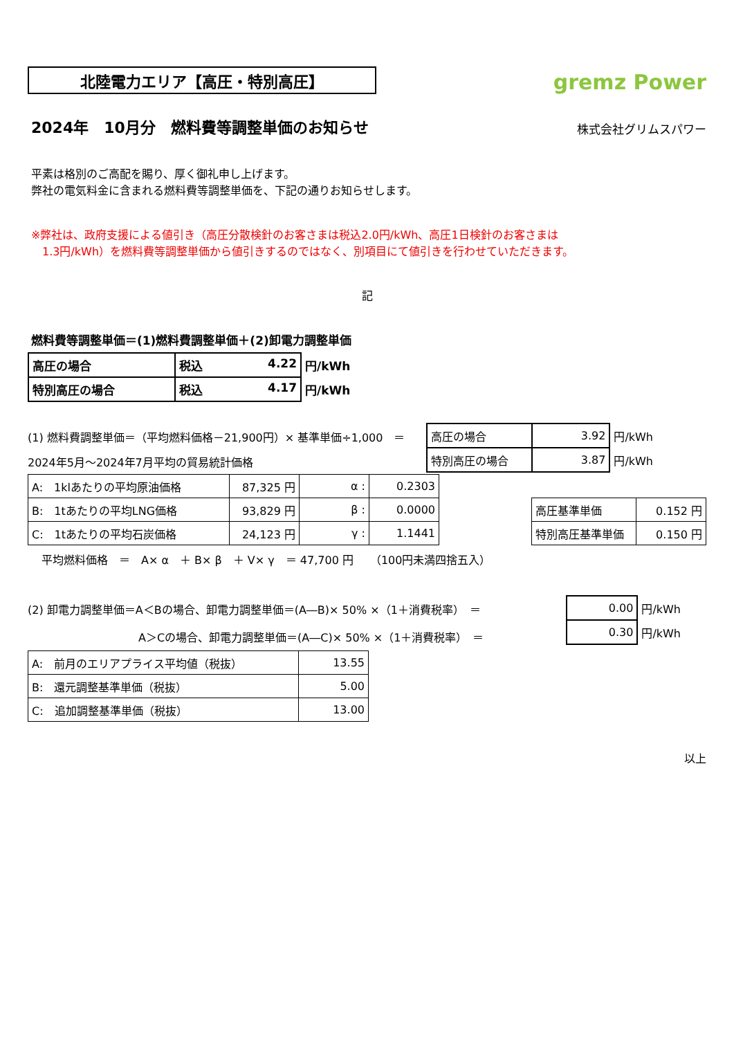北陸電力エリア【高圧・特別高圧】
gremz Power
2024年　10月分　燃料費等調整単価のお知らせ
株式会社グリムスパワー
平素は格別のご高配を賜り、厚く御礼申し上げます。
弊社の電気料金に含まれる燃料費等調整単価を、下記の通りお知らせします。
※弊社は、政府支援による値引き（高圧分散検針のお客さまは税込2.0円/kWh、高圧1日検針のお客さまは
　1.3円/kWh）を燃料費等調整単価から値引きするのではなく、別項目にて値引きを行わせていただきます。
記
燃料費等調整単価＝(1)燃料費調整単価＋(2)卸電力調整単価
| 高圧の場合 | 税込 4.22 | 円/kWh |
| 特別高圧の場合 | 税込 4.17 | 円/kWh |
(1) 燃料費調整単価＝（平均燃料価格－21,900円）× 基準単価÷1,000　＝
2024年5月～2024年7月平均の貿易統計価格
| 高圧の場合 | 3.92 | 円/kWh |
| 特別高圧の場合 | 3.87 | 円/kWh |
| A: 1klあたりの平均原油価格 | 87,325 円 | α : | 0.2303 |
| B: 1tあたりの平均LNG価格 | 93,829 円 | β : | 0.0000 |
| C: 1tあたりの平均石炭価格 | 24,123 円 | γ : | 1.1441 |
| 高圧基準単価 | 0.152 円 |
| 特別高圧基準単価 | 0.150 円 |
平均燃料価格　＝　A× α　＋ B× β　＋ V× γ　＝ 47,700 円　　（100円未満四捨五入）
(2) 卸電力調整単価＝A＜Bの場合、卸電力調整単価＝(A―B)× 50% ×（1＋消費税率）　＝
A＞Cの場合、卸電力調整単価＝(A―C)× 50% ×（1＋消費税率）　＝
| 0.00 | 円/kWh |
| 0.30 | 円/kWh |
| A: 前月のエリアプライス平均値（税抜） | 13.55 |
| B: 還元調整基準単価（税抜） | 5.00 |
| C: 追加調整基準単価（税抜） | 13.00 |
以上